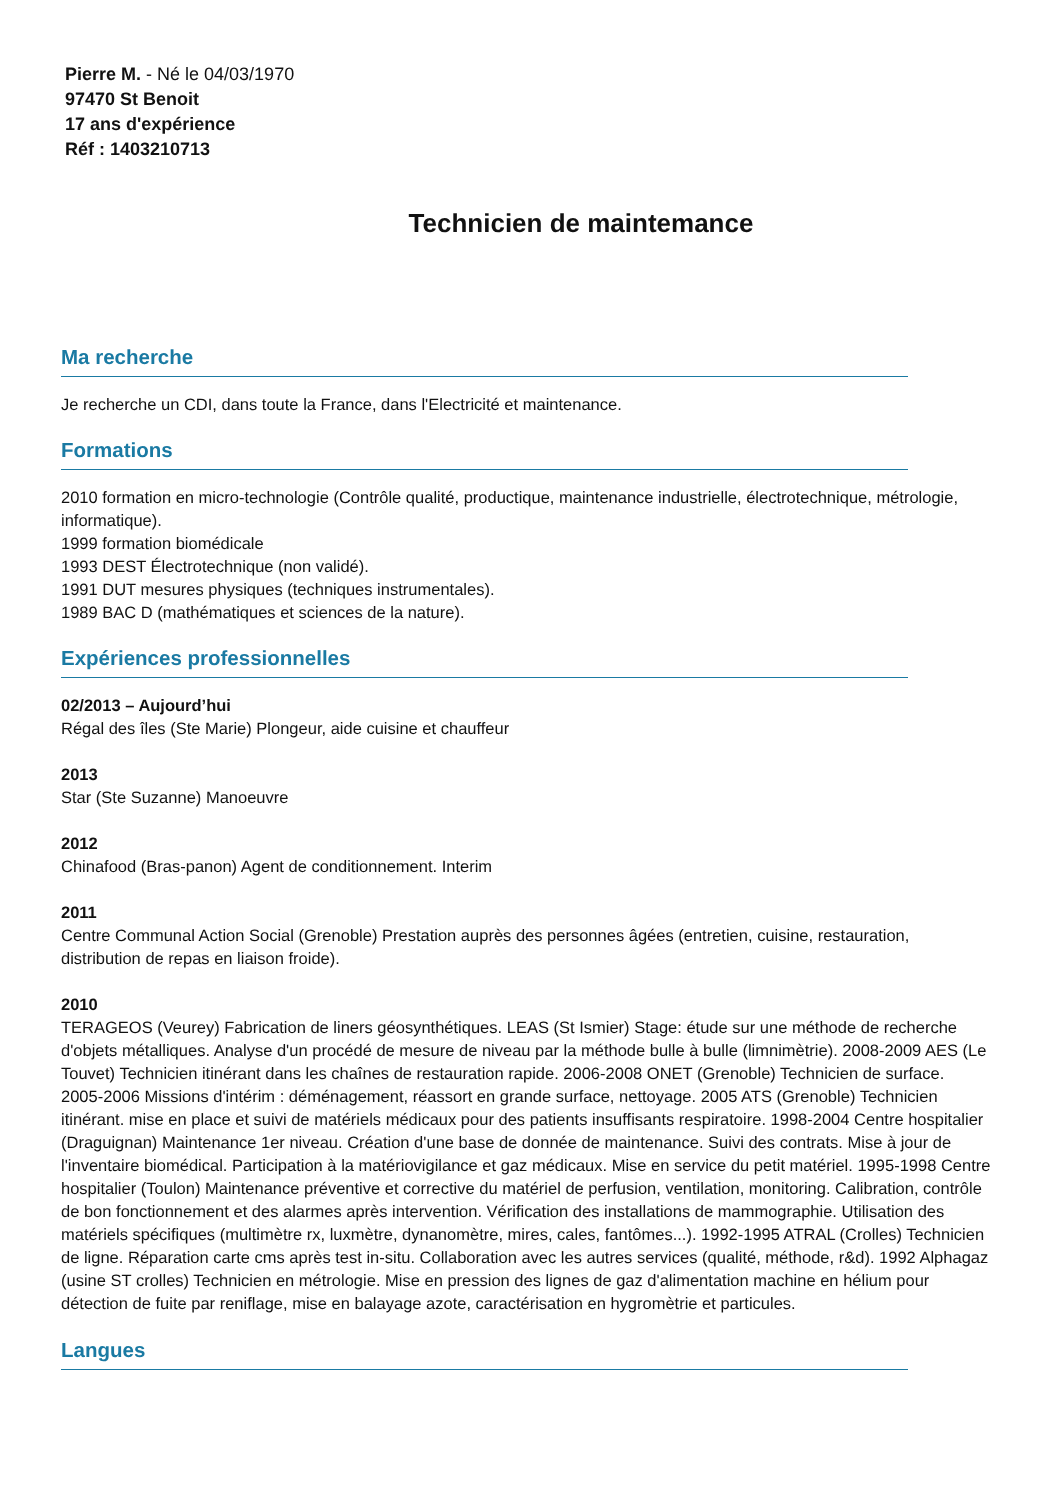Pierre M. - Né le 04/03/1970
97470 St Benoit
17 ans d'expérience
Réf : 1403210713
Technicien de maintemance
Ma recherche
Je recherche un CDI, dans toute la France, dans l'Electricité et maintenance.
Formations
2010 formation en micro-technologie (Contrôle qualité, productique, maintenance industrielle, électrotechnique, métrologie, informatique).
1999 formation biomédicale
1993 DEST Électrotechnique (non validé).
1991 DUT mesures physiques (techniques instrumentales).
1989 BAC D (mathématiques et sciences de la nature).
Expériences professionnelles
02/2013 – Aujourd’hui
Régal des îles (Ste Marie) Plongeur, aide cuisine et chauffeur
2013
Star (Ste Suzanne) Manoeuvre
2012
Chinafood (Bras-panon) Agent de conditionnement. Interim
2011
Centre Communal Action Social (Grenoble) Prestation auprès des personnes âgées (entretien, cuisine, restauration, distribution de repas en liaison froide).
2010
TERAGEOS (Veurey) Fabrication de liners géosynthétiques. LEAS (St Ismier) Stage: étude sur une méthode de recherche d'objets métalliques. Analyse d'un procédé de mesure de niveau par la méthode bulle à bulle (limnimètrie). 2008-2009 AES (Le Touvet) Technicien itinérant dans les chaînes de restauration rapide. 2006-2008 ONET (Grenoble) Technicien de surface. 2005-2006 Missions d'intérim : déménagement, réassort en grande surface, nettoyage. 2005 ATS (Grenoble) Technicien itinérant. mise en place et suivi de matériels médicaux pour des patients insuffisants respiratoire. 1998-2004 Centre hospitalier (Draguignan) Maintenance 1er niveau. Création d'une base de donnée de maintenance. Suivi des contrats. Mise à jour de l'inventaire biomédical. Participation à la matériovigilance et gaz médicaux. Mise en service du petit matériel. 1995-1998 Centre hospitalier (Toulon) Maintenance préventive et corrective du matériel de perfusion, ventilation, monitoring. Calibration, contrôle de bon fonctionnement et des alarmes après intervention. Vérification des installations de mammographie. Utilisation des matériels spécifiques (multimètre rx, luxmètre, dynanomètre, mires, cales, fantômes...). 1992-1995 ATRAL (Crolles) Technicien de ligne. Réparation carte cms après test in-situ. Collaboration avec les autres services (qualité, méthode, r&d). 1992 Alphagaz (usine ST crolles) Technicien en métrologie. Mise en pression des lignes de gaz d'alimentation machine en hélium pour détection de fuite par reniflage, mise en balayage azote, caractérisation en hygromètrie et particules.
Langues